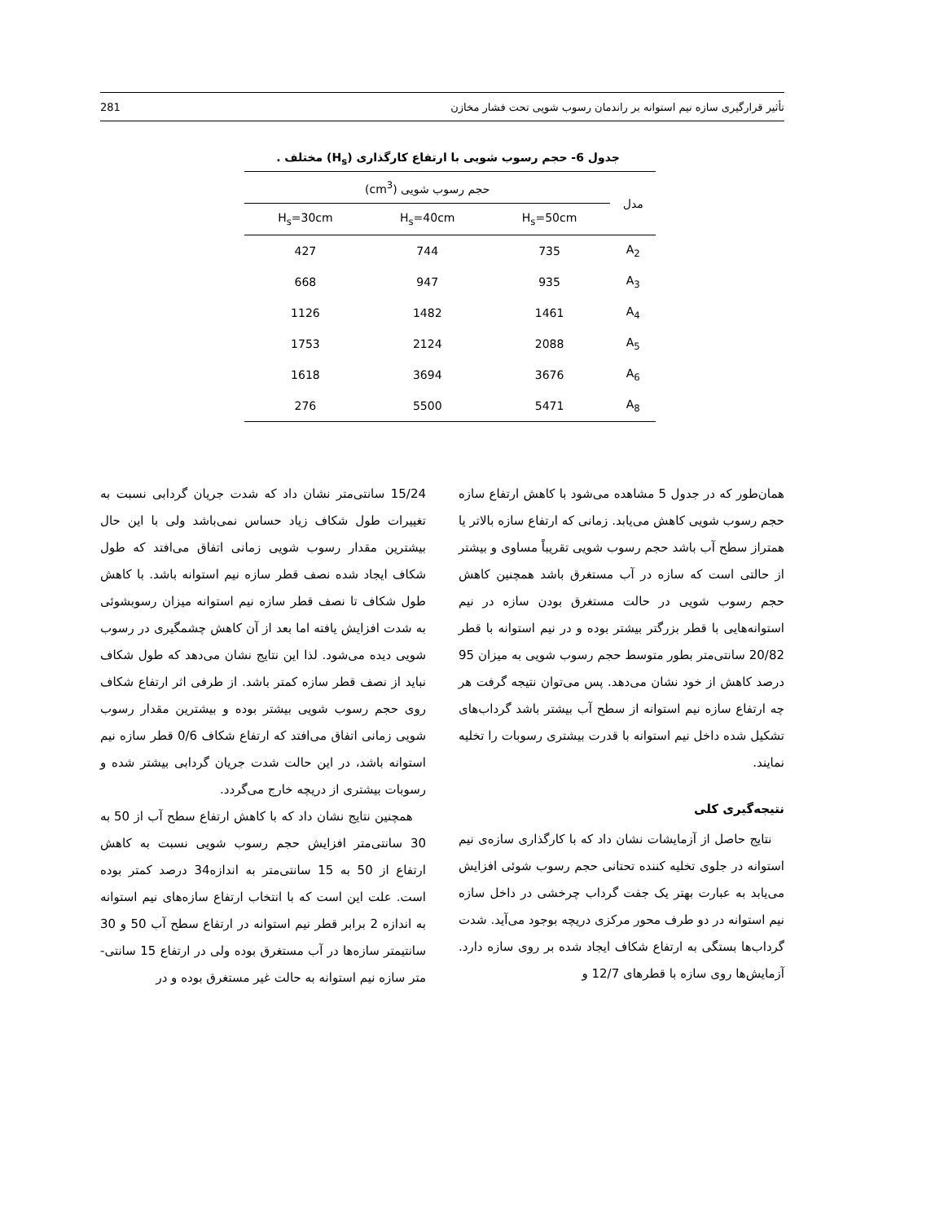تأثیر قرارگیری سازه نیم استوانه بر راندمان رسوب شویی تحت فشار مخازن 281
جدول 6- حجم رسوب شویی با ارتفاع کارگذاری (H<sub>s</sub>) مختلف .
| مدل | حجم رسوب شویی (cm<sup>3</sup>) | | |
| --- | --- | --- | --- |
| | H<sub>s</sub>=50cm | H<sub>s</sub>=40cm | H<sub>s</sub>=30cm |
| A<sub>2</sub> | 735 | 744 | 427 |
| A<sub>3</sub> | 935 | 947 | 668 |
| A<sub>4</sub> | 1461 | 1482 | 1126 |
| A<sub>5</sub> | 2088 | 2124 | 1753 |
| A<sub>6</sub> | 3676 | 3694 | 1618 |
| A<sub>8</sub> | 5471 | 5500 | 276 |
همان‌طور که در جدول 5 مشاهده می‌شود با کاهش ارتفاع سازه حجم رسوب شویی کاهش می‌یابد. زمانی که ارتفاع سازه بالاتر یا همتراز سطح آب باشد حجم رسوب شویی تقریباً مساوی و بیشتر از حالتی است که سازه در آب مستغرق باشد همچنین کاهش حجم رسوب شویی در حالت مستغرق بودن سازه در نیم استوانه‌هایی با قطر بزرگتر بیشتر بوده و در نیم استوانه با قطر 20/82 سانتی‌متر بطور متوسط حجم رسوب شویی به میزان 95 درصد کاهش از خود نشان می‌دهد. پس می‌توان نتیجه گرفت هر چه ارتفاع سازه نیم استوانه از سطح آب بیشتر باشد گرداب‌های تشکیل شده داخل نیم استوانه با قدرت بیشتری رسوبات را تخلیه نمایند.
نتیجه‌گیری کلی
نتایج حاصل از آزمایشات نشان داد که با کارگذاری سازه‌ی نیم استوانه در جلوی تخلیه کننده تحتانی حجم رسوب شوئی افزایش می‌یابد به عبارت بهتر یک جفت گرداب چرخشی در داخل سازه نیم استوانه در دو طرف محور مرکزی دریچه بوجود می‌آید. شدت گرداب‌ها بستگی به ارتفاع شکاف ایجاد شده بر روی سازه دارد. آزمایش‌ها روی سازه با قطرهای 12/7 و
15/24 سانتی‌متر نشان داد که شدت جریان گردابی نسبت به تغییرات طول شکاف زیاد حساس نمی‌باشد ولی با این حال بیشترین مقدار رسوب شویی زمانی اتفاق می‌افتد که طول شکاف ایجاد شده نصف قطر سازه نیم استوانه باشد. با کاهش طول شکاف تا نصف قطر سازه نیم استوانه میزان رسوبشوئی به شدت افزایش یافته اما بعد از آن کاهش چشمگیری در رسوب شویی دیده می‌شود. لذا این نتایج نشان می‌دهد که طول شکاف نباید از نصف قطر سازه کمتر باشد. از طرفی اثر ارتفاع شکاف روی حجم رسوب شویی بیشتر بوده و بیشترین مقدار رسوب شویی زمانی اتفاق می‌افتد که ارتفاع شکاف 0/6 قطر سازه نیم استوانه باشد، در این حالت شدت جریان گردابی بیشتر شده و رسوبات بیشتری از دریچه خارج می‌گردد.
همچنین نتایج نشان داد که با کاهش ارتفاع سطح آب از 50 به 30 سانتی‌متر افزایش حجم رسوب شویی نسبت به کاهش ارتفاع از 50 به 15 سانتی‌متر به اندازه34 درصد کمتر بوده است. علت این است که با انتخاب ارتفاع سازه‌های نیم استوانه به اندازه 2 برابر قطر نیم استوانه در ارتفاع سطح آب 50 و 30 سانتیمتر سازه‌ها در آب مستغرق بوده ولی در ارتفاع 15 سانتی-متر سازه نیم استوانه به حالت غیر مستغرق بوده و در